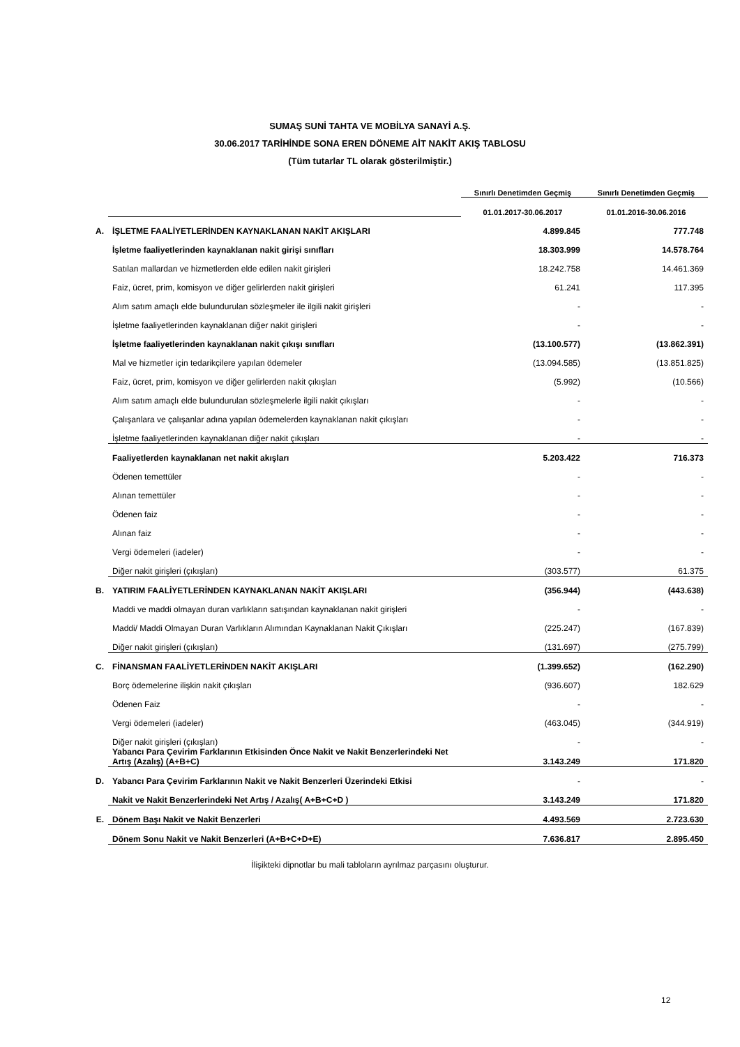SUMAŞ SUNİ TAHTA VE MOBİLYA SANAYİ A.Ş.
30.06.2017 TARİHİNDE SONA EREN DÖNEME AİT NAKİT AKIŞ TABLOSU
(Tüm tutarlar TL olarak gösterilmiştir.)
| | | Sınırlı Denetimden Geçmiş | Sınırlı Denetimden Geçmiş |
| --- | --- | --- | --- |
| | | 01.01.2017-30.06.2017 | 01.01.2016-30.06.2016 |
| A. | İŞLETME FAALİYETLERİNDEN KAYNAKLANAN NAKİT AKIŞLARI | 4.899.845 | 777.748 |
| | İşletme faaliyetlerinden kaynaklanan nakit girişi sınıfları | 18.303.999 | 14.578.764 |
| | Satılan mallardan ve hizmetlerden elde edilen nakit girişleri | 18.242.758 | 14.461.369 |
| | Faiz, ücret, prim, komisyon ve diğer gelirlerden nakit girişleri | 61.241 | 117.395 |
| | Alım satım amaçlı elde bulundurulan sözleşmeler ile ilgili nakit girişleri | - | - |
| | İşletme faaliyetlerinden kaynaklanan diğer nakit girişleri | - | - |
| | İşletme faaliyetlerinden kaynaklanan nakit çıkışı sınıfları | (13.100.577) | (13.862.391) |
| | Mal ve hizmetler için tedarikçilere yapılan ödemeler | (13.094.585) | (13.851.825) |
| | Faiz, ücret, prim, komisyon ve diğer gelirlerden nakit çıkışları | (5.992) | (10.566) |
| | Alım satım amaçlı elde bulundurulan sözleşmelerle ilgili nakit çıkışları | - | - |
| | Çalışanlara ve çalışanlar adına yapılan ödemelerden kaynaklanan nakit çıkışları | - | - |
| | İşletme faaliyetlerinden kaynaklanan diğer nakit çıkışları | - | - |
| | Faaliyetlerden kaynaklanan net nakit akışları | 5.203.422 | 716.373 |
| | Ödenen temettüler | - | - |
| | Alınan temettüler | - | - |
| | Ödenen faiz | - | - |
| | Alınan faiz | - | - |
| | Vergi ödemeleri (iadeler) | - | - |
| | Diğer nakit girişleri (çıkışları) | (303.577) | 61.375 |
| B. | YATIRIM FAALİYETLERİNDEN KAYNAKLANAN NAKİT AKIŞLARI | (356.944) | (443.638) |
| | Maddi ve maddi olmayan duran varlıkların satışından kaynaklanan nakit girişleri | - | - |
| | Maddi/ Maddi Olmayan Duran Varlıkların Alımından Kaynaklanan Nakit Çıkışları | (225.247) | (167.839) |
| | Diğer nakit girişleri (çıkışları) | (131.697) | (275.799) |
| C. | FİNANSMAN FAALİYETLERİNDEN NAKİT AKIŞLARI | (1.399.652) | (162.290) |
| | Borç ödemelerine ilişkin nakit çıkışları | (936.607) | 182.629 |
| | Ödenen Faiz | - | - |
| | Vergi ödemeleri (iadeler) | (463.045) | (344.919) |
| | Diğer nakit girişleri (çıkışları) | - | - |
| | Yabancı Para Çevirim Farklarının Etkisinden Önce Nakit ve Nakit Benzerlerindeki Net Artış (Azalış) (A+B+C) | 3.143.249 | 171.820 |
| D. | Yabancı Para Çevirim Farklarının Nakit ve Nakit Benzerleri Üzerindeki Etkisi | - | - |
| | Nakit ve Nakit Benzerlerindeki Net Artış / Azalış( A+B+C+D ) | 3.143.249 | 171.820 |
| E. | Dönem Başı Nakit ve Nakit Benzerleri | 4.493.569 | 2.723.630 |
| | Dönem Sonu Nakit ve Nakit Benzerleri (A+B+C+D+E) | 7.636.817 | 2.895.450 |
İlişikteki dipnotlar bu mali tabloların ayrılmaz parçasını oluşturur.
12